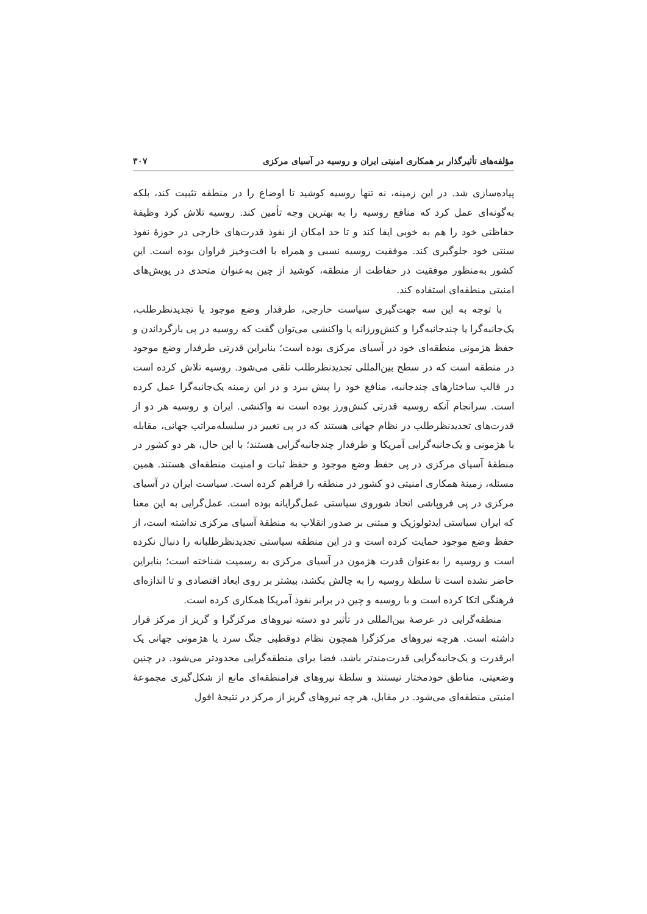مؤلفه‌های تأثیرگذار بر همکاری امنیتی ایران و روسیه در آسیای مرکزی ۳۰۷
پیاده‌سازی شد. در این زمینه، نه تنها روسیه کوشید تا اوضاع را در منطقه تثبیت کند، بلکه به‌گونه‌ای عمل کرد که منافع روسیه را به بهترین وجه تأمین کند. روسیه تلاش کرد وظیفهٔ حفاظتی خود را هم به خوبی ایفا کند و تا حد امکان از نفوذ قدرت‌های خارجی در حوزهٔ نفوذ سنتی خود جلوگیری کند. موفقیت روسیه نسبی و همراه با افت‌وخیز فراوان بوده است. این کشور به‌منظور موفقیت در حفاظت از منطقه، کوشید از چین به‌عنوان متحدی در پویش‌های امنیتی منطقه‌ای استفاده کند.
با توجه به این سه جهت‌گیری سیاست خارجی، طرفدار وضع موجود یا تجدیدنظرطلب، یک‌جانبه‌گرا یا چندجانبه‌گرا و کنش‌ورزانه یا واکنشی می‌توان گفت که روسیه در پی بازگرداندن و حفظ هژمونی منطقه‌ای خود در آسیای مرکزی بوده است؛ بنابراین قدرتی طرفدار وضع موجود در منطقه است که در سطح بین‌المللی تجدیدنظرطلب تلقی می‌شود. روسیه تلاش کرده است در قالب ساختارهای چندجانبه، منافع خود را پیش ببرد و در این زمینه یک‌جانبه‌گرا عمل کرده است. سرانجام آنکه روسیه قدرتی کنش‌ورز بوده است نه واکنشی. ایران و روسیه هر دو از قدرت‌های تجدیدنظرطلب در نظام جهانی هستند که در پی تغییر در سلسله‌مراتب جهانی، مقابله با هژمونی و یک‌جانبه‌گرایی آمریکا و طرفدار چندجانبه‌گرایی هستند؛ با این حال، هر دو کشور در منطقهٔ آسیای مرکزی در پی حفظ وضع موجود و حفظ ثبات و امنیت منطقه‌ای هستند. همین مسئله، زمینهٔ همکاری امنیتی دو کشور در منطقه را فراهم کرده است. سیاست ایران در آسیای مرکزی در پی فروپاشی اتحاد شوروی سیاستی عمل‌گرایانه بوده است. عمل‌گرایی به این معنا که ایران سیاستی ایدئولوژیک و مبتنی بر صدور انقلاب به منطقهٔ آسیای مرکزی نداشته است، از حفظ وضع موجود حمایت کرده است و در این منطقه سیاستی تجدیدنظرطلبانه را دنبال نکرده است و روسیه را به‌عنوان قدرت هژمون در آسیای مرکزی به رسمیت شناخته است؛ بنابراین حاضر نشده است تا سلطهٔ روسیه را به چالش بکشد، بیشتر بر روی ابعاد اقتصادی و تا اندازه‌ای فرهنگی اتکا کرده است و با روسیه و چین در برابر نفوذ آمریکا همکاری کرده است.
منطقه‌گرایی در عرصهٔ بین‌المللی در تأثیر دو دسته نیروهای مرکزگرا و گریز از مرکز قرار داشته است. هرچه نیروهای مرکزگرا همچون نظام دوقطبی جنگ سرد یا هژمونی جهانی یک ابرقدرت و یک‌جانبه‌گرایی قدرت‌مندتر باشد، فضا برای منطقه‌گرایی محدودتر می‌شود. در چنین وضعیتی، مناطق خودمختار نیستند و سلطهٔ نیروهای فرامنطقه‌ای مانع از شکل‌گیری مجموعهٔ امنیتی منطقه‌ای می‌شود. در مقابل، هر چه نیروهای گریز از مرکز در نتیجهٔ افول